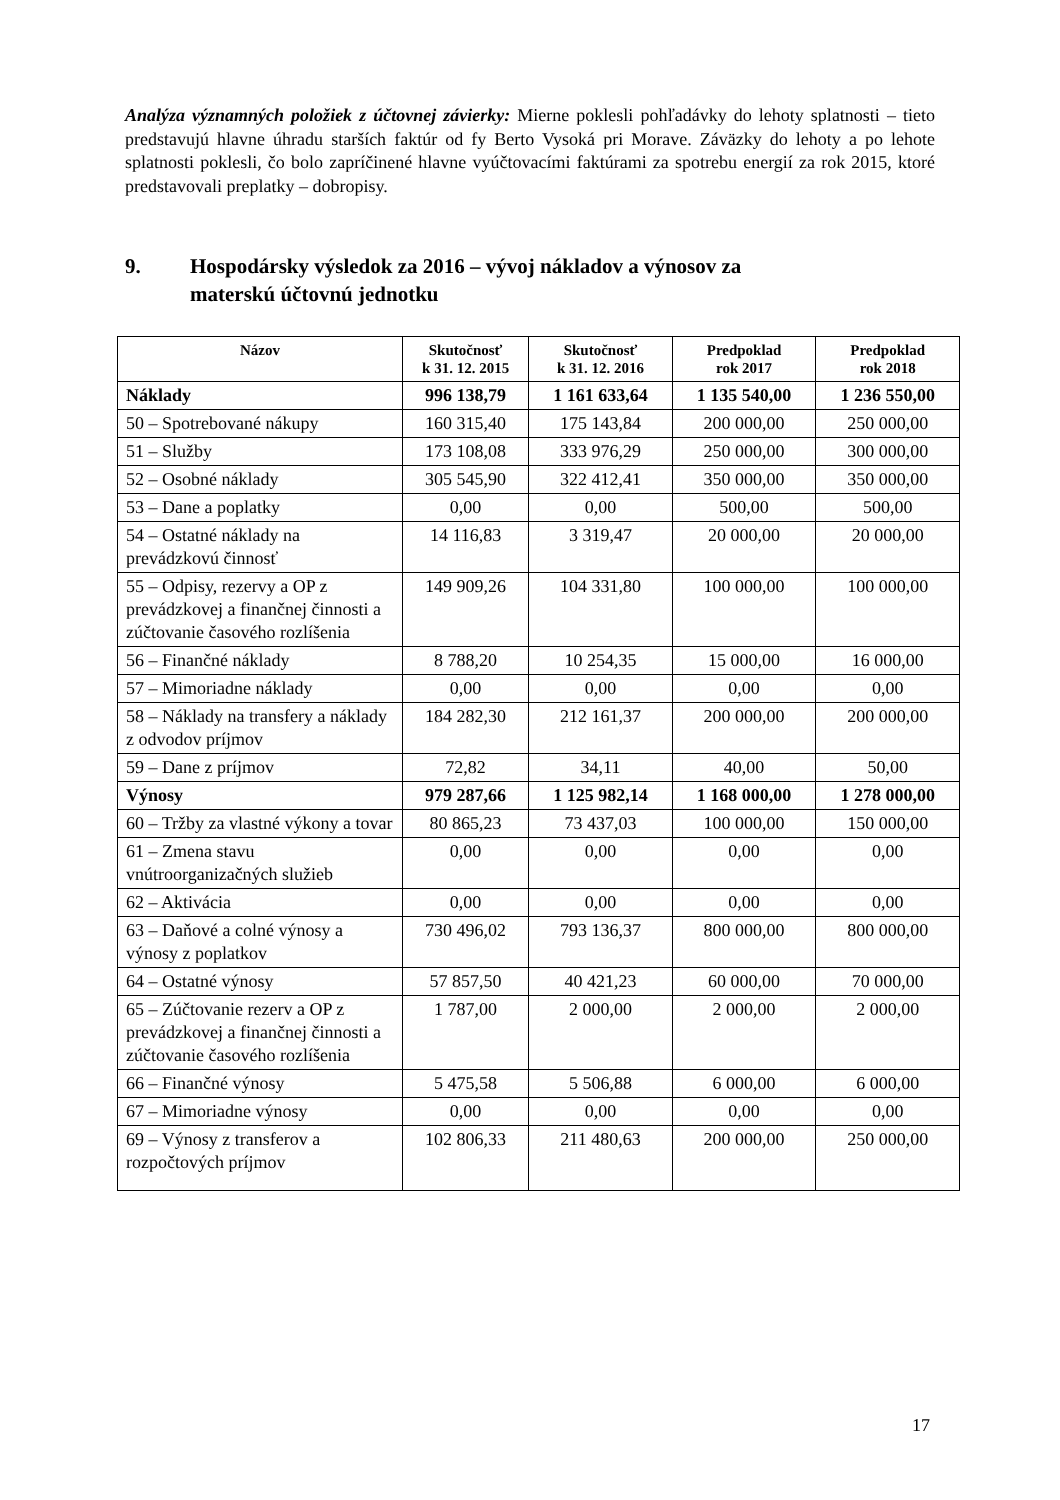Analýza významných položiek z účtovnej závierky: Mierne poklesli pohľadávky do lehoty splatnosti – tieto predstavujú hlavne úhradu starších faktúr od fy Berto Vysoká pri Morave. Záväzky do lehoty a po lehote splatnosti poklesli, čo bolo zapríčinené hlavne vyúčtovacími faktúrami za spotrebu energií za rok 2015, ktoré predstavovali preplatky – dobropisy.
9. Hospodársky výsledok za 2016 – vývoj nákladov a výnosov za
materskú účtovnú jednotku
| Názov | Skutočnosť k 31. 12. 2015 | Skutočnosť k 31. 12. 2016 | Predpoklad rok 2017 | Predpoklad rok 2018 |
| --- | --- | --- | --- | --- |
| Náklady | 996 138,79 | 1 161 633,64 | 1 135 540,00 | 1 236 550,00 |
| 50 – Spotrebované nákupy | 160 315,40 | 175 143,84 | 200 000,00 | 250 000,00 |
| 51 – Služby | 173 108,08 | 333 976,29 | 250 000,00 | 300 000,00 |
| 52 – Osobné náklady | 305 545,90 | 322 412,41 | 350 000,00 | 350 000,00 |
| 53 – Dane a poplatky | 0,00 | 0,00 | 500,00 | 500,00 |
| 54 – Ostatné náklady na prevádzkovú činnosť | 14 116,83 | 3 319,47 | 20 000,00 | 20 000,00 |
| 55 – Odpisy, rezervy a OP z prevádzkovej a finančnej činnosti a zúčtovanie časového rozlíšenia | 149 909,26 | 104 331,80 | 100 000,00 | 100 000,00 |
| 56 – Finančné náklady | 8 788,20 | 10 254,35 | 15 000,00 | 16 000,00 |
| 57 – Mimoriadne náklady | 0,00 | 0,00 | 0,00 | 0,00 |
| 58 – Náklady na transfery a náklady z odvodov príjmov | 184 282,30 | 212 161,37 | 200 000,00 | 200 000,00 |
| 59 – Dane z príjmov | 72,82 | 34,11 | 40,00 | 50,00 |
| Výnosy | 979 287,66 | 1 125 982,14 | 1 168 000,00 | 1 278 000,00 |
| 60 – Tržby za vlastné výkony a tovar | 80 865,23 | 73 437,03 | 100 000,00 | 150 000,00 |
| 61 – Zmena stavu vnútroorganizačných služieb | 0,00 | 0,00 | 0,00 | 0,00 |
| 62 – Aktivácia | 0,00 | 0,00 | 0,00 | 0,00 |
| 63 – Daňové a colné výnosy a výnosy z poplatkov | 730 496,02 | 793 136,37 | 800 000,00 | 800 000,00 |
| 64 – Ostatné výnosy | 57 857,50 | 40 421,23 | 60 000,00 | 70 000,00 |
| 65 – Zúčtovanie rezerv a OP z prevádzkovej a finančnej činnosti a zúčtovanie časového rozlíšenia | 1 787,00 | 2 000,00 | 2 000,00 | 2 000,00 |
| 66 – Finančné výnosy | 5 475,58 | 5 506,88 | 6 000,00 | 6 000,00 |
| 67 – Mimoriadne výnosy | 0,00 | 0,00 | 0,00 | 0,00 |
| 69 – Výnosy z transferov a rozpočtových príjmov | 102 806,33 | 211 480,63 | 200 000,00 | 250 000,00 |
17